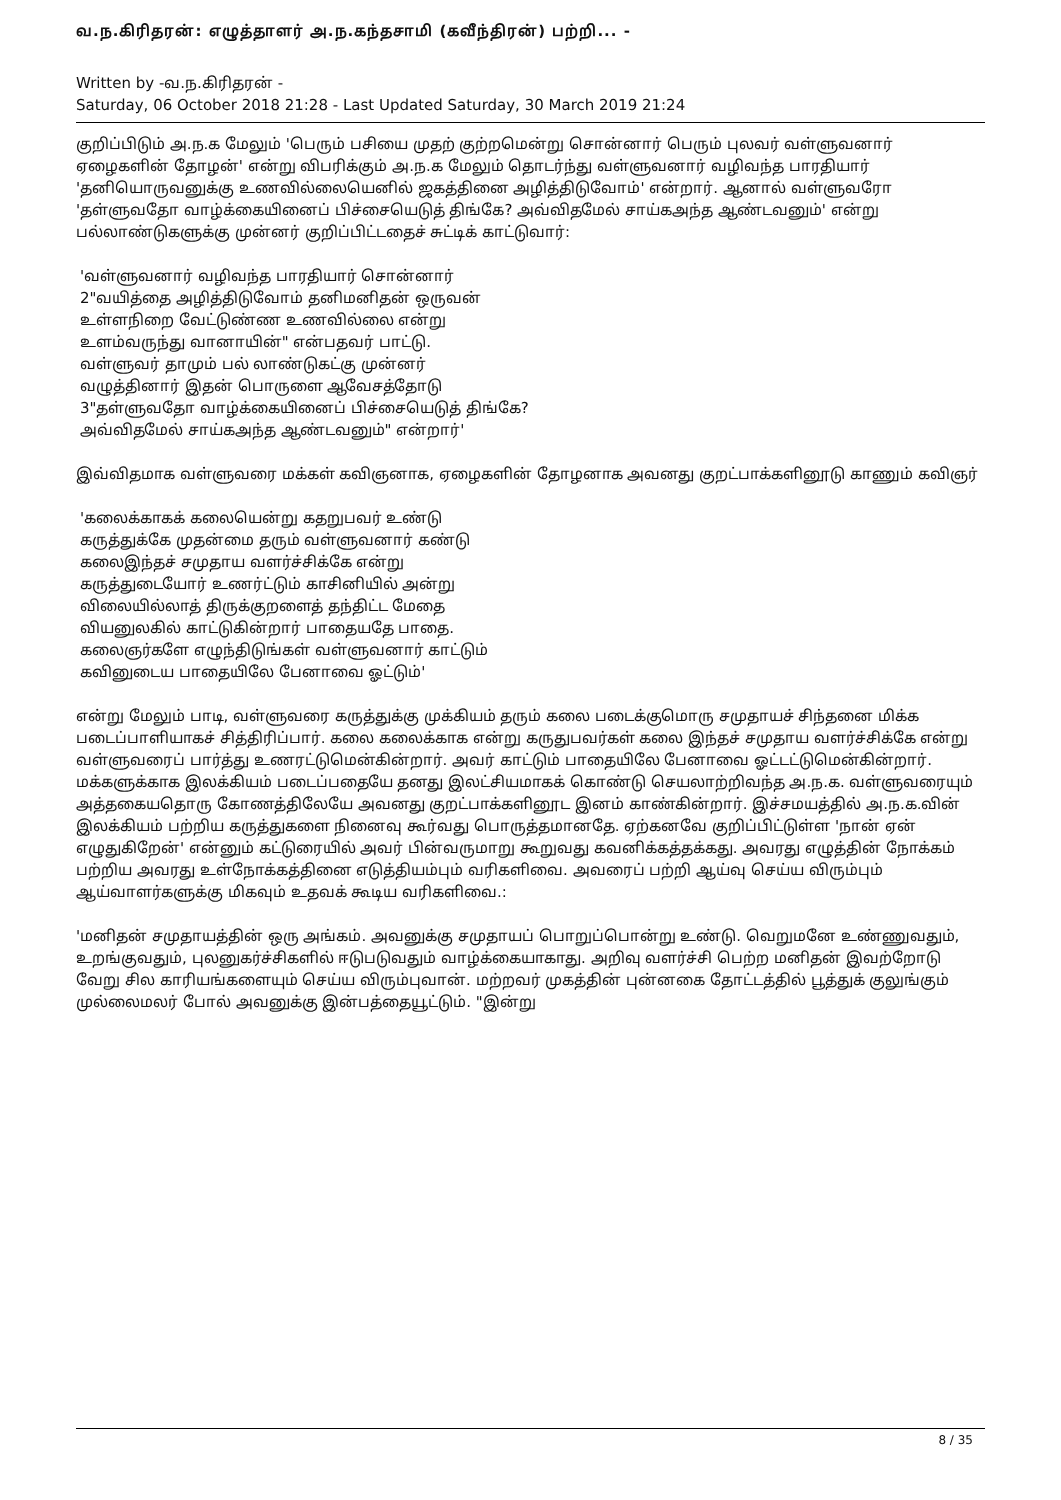வ.ந.கிரிதரன்: எழுத்தாளர் அ.ந.கந்தசாமி (கவீந்திரன்) பற்றி... -
Written by -வ.ந.கிரிதரன் -
Saturday, 06 October 2018 21:28 - Last Updated Saturday, 30 March 2019 21:24
குறிப்பிடும் அ.ந.க மேலும் 'பெரும் பசியை முதற் குற்றமென்று சொன்னார் பெரும் புலவர் வள்ளுவனார் ஏழைகளின் தோழன்' என்று விபரிக்கும் அ.ந.க மேலும் தொடர்ந்து வள்ளுவனார் வழிவந்த பாரதியார் 'தனியொருவனுக்கு உணவில்லையெனில் ஜகத்தினை அழித்திடுவோம்' என்றார். ஆனால் வள்ளுவரோ 'தள்ளுவதோ வாழ்க்கையினைப் பிச்சையெடுத் திங்கே? அவ்விதமேல் சாய்கஅந்த ஆண்டவனும்' என்று பல்லாண்டுகளுக்கு முன்னர் குறிப்பிட்டதைச் சுட்டிக் காட்டுவார்:
'வள்ளுவனார் வழிவந்த பாரதியார் சொன்னார்
2"வயித்தை அழித்திடுவோம் தனிமனிதன் ஒருவன்
உள்ளநிறை வேட்டுண்ண உணவில்லை என்று
உளம்வருந்து வானாயின்" என்பதவர் பாட்டு.
வள்ளுவர் தாமும் பல் லாண்டுகட்கு முன்னர்
வழுத்தினார் இதன் பொருளை ஆவேசத்தோடு
3"தள்ளுவதோ வாழ்க்கையினைப் பிச்சையெடுத் திங்கே?
அவ்விதமேல் சாய்கஅந்த ஆண்டவனும்" என்றார்'
இவ்விதமாக வள்ளுவரை மக்கள் கவிஞனாக, ஏழைகளின் தோழனாக அவனது குறட்பாக்களினூடு காணும் கவிஞர்
'கலைக்காகக் கலையென்று கதறுபவர் உண்டு
கருத்துக்கே முதன்மை தரும் வள்ளுவனார் கண்டு
கலைஇந்தச் சமுதாய வளர்ச்சிக்கே என்று
கருத்துடையோர் உணர்ட்டும் காசினியில் அன்று
விலையில்லாத் திருக்குறளைத் தந்திட்ட மேதை
வியனுலகில் காட்டுகின்றார் பாதையதே பாதை.
கலைஞர்களே எழுந்திடுங்கள் வள்ளுவனார் காட்டும்
கவினுடைய பாதையிலே பேனாவை ஓட்டும்'
என்று மேலும் பாடி, வள்ளுவரை கருத்துக்கு முக்கியம் தரும் கலை படைக்குமொரு சமுதாயச் சிந்தனை மிக்க படைப்பாளியாகச் சித்திரிப்பார். கலை கலைக்காக என்று கருதுபவர்கள் கலை இந்தச் சமுதாய வளர்ச்சிக்கே என்று வள்ளுவரைப் பார்த்து உணரட்டுமென்கின்றார். அவர் காட்டும் பாதையிலே பேனாவை ஓட்டட்டுமென்கின்றார். மக்களுக்காக இலக்கியம் படைப்பதையே தனது இலட்சியமாகக் கொண்டு செயலாற்றிவந்த அ.ந.க. வள்ளுவரையும் அத்தகையதொரு கோணத்திலேயே அவனது குறட்பாக்களினூட இனம் காண்கின்றார். இச்சமயத்தில் அ.ந.க.வின் இலக்கியம் பற்றிய கருத்துகளை நினைவு கூர்வது பொருத்தமானதே. ஏற்கனவே குறிப்பிட்டுள்ள 'நான் ஏன் எழுதுகிறேன்' என்னும் கட்டுரையில் அவர் பின்வருமாறு கூறுவது கவனிக்கத்தக்கது. அவரது எழுத்தின் நோக்கம் பற்றிய அவரது உள்நோக்கத்தினை எடுத்தியம்பும் வரிகளிவை. அவரைப் பற்றி ஆய்வு செய்ய விரும்பும் ஆய்வாளர்களுக்கு மிகவும் உதவக் கூடிய வரிகளிவை.:
'மனிதன் சமுதாயத்தின் ஒரு அங்கம். அவனுக்கு சமுதாயப் பொறுப்பொன்று உண்டு. வெறுமனே உண்ணுவதும், உறங்குவதும், புலனுகர்ச்சிகளில் ஈடுபடுவதும் வாழ்க்கையாகாது. அறிவு வளர்ச்சி பெற்ற மனிதன் இவற்றோடு வேறு சில காரியங்களையும் செய்ய விரும்புவான். மற்றவர் முகத்தின் புன்னகை தோட்டத்தில் பூத்துக் குலுங்கும் முல்லைமலர் போல் அவனுக்கு இன்பத்தையூட்டும். "இன்று
8 / 35